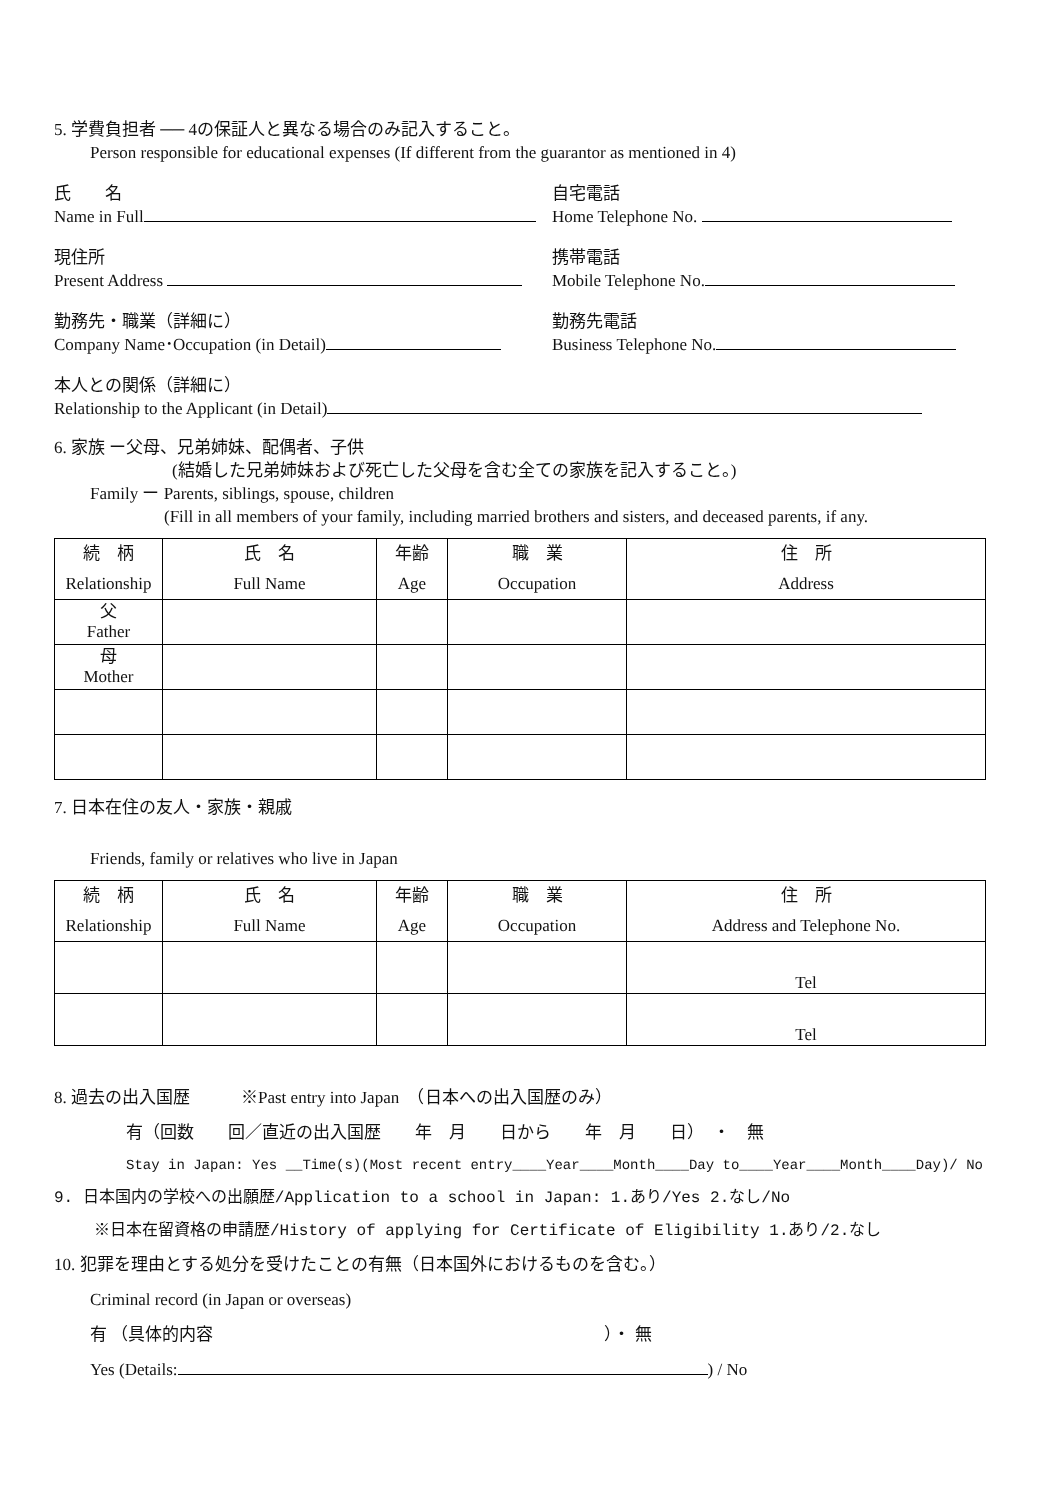5. 学費負担者 ── 4の保証人と異なる場合のみ記入すること。
Person responsible for educational expenses (If different from the guarantor as mentioned in 4)
氏　　名
Name in Full
自宅電話
Home Telephone No.
現住所
Present Address
携帯電話
Mobile Telephone No.
勤務先・職業（詳細に）
Company Name･Occupation (in Detail)
勤務先電話
Business Telephone No.
本人との関係（詳細に）
Relationship to the Applicant (in Detail)
6. 家族 ー父母、兄弟姉妹、配偶者、子供
(結婚した兄弟姉妹および死亡した父母を含む全ての家族を記入すること。)
Family ー Parents, siblings, spouse, children
(Fill in all members of your family, including married brothers and sisters, and deceased parents, if any.
| 続 柄 Relationship | 氏 名 Full Name | 年齢 Age | 職 業 Occupation | 住 所 Address |
| --- | --- | --- | --- | --- |
| 父 Father | | | | |
| 母 Mother | | | | |
7. 日本在住の友人・家族・親戚
Friends, family or relatives who live in Japan
| 続 柄 Relationship | 氏 名 Full Name | 年齢 Age | 職 業 Occupation | 住 所 Address and Telephone No. |
| --- | --- | --- | --- | --- |
| | | | | Tel |
| | | | | Tel |
8. 過去の出入国歴　　　※Past entry into Japan　（日本への出入国歴のみ）
有（回数　　回／直近の出入国歴　　年　月　　日から　　年　月　　日）　・　無
Stay in Japan: Yes __Time(s)(Most recent entry____Year____Month____Day to____Year____Month____Day)/ No
9. 日本国内の学校への出願歴/Application to a school in Japan: 1.あり/Yes 2.なし/No
※日本在留資格の申請歴/History of applying for Certificate of Eligibility 1.あり/2.なし
10. 犯罪を理由とする処分を受けたことの有無（日本国外におけるものを含む。）
Criminal record (in Japan or overseas)
有 （具体的内容　　　　　　　　　　　　　　　　　　　　　　　）・ 無
Yes (Details: ) / No